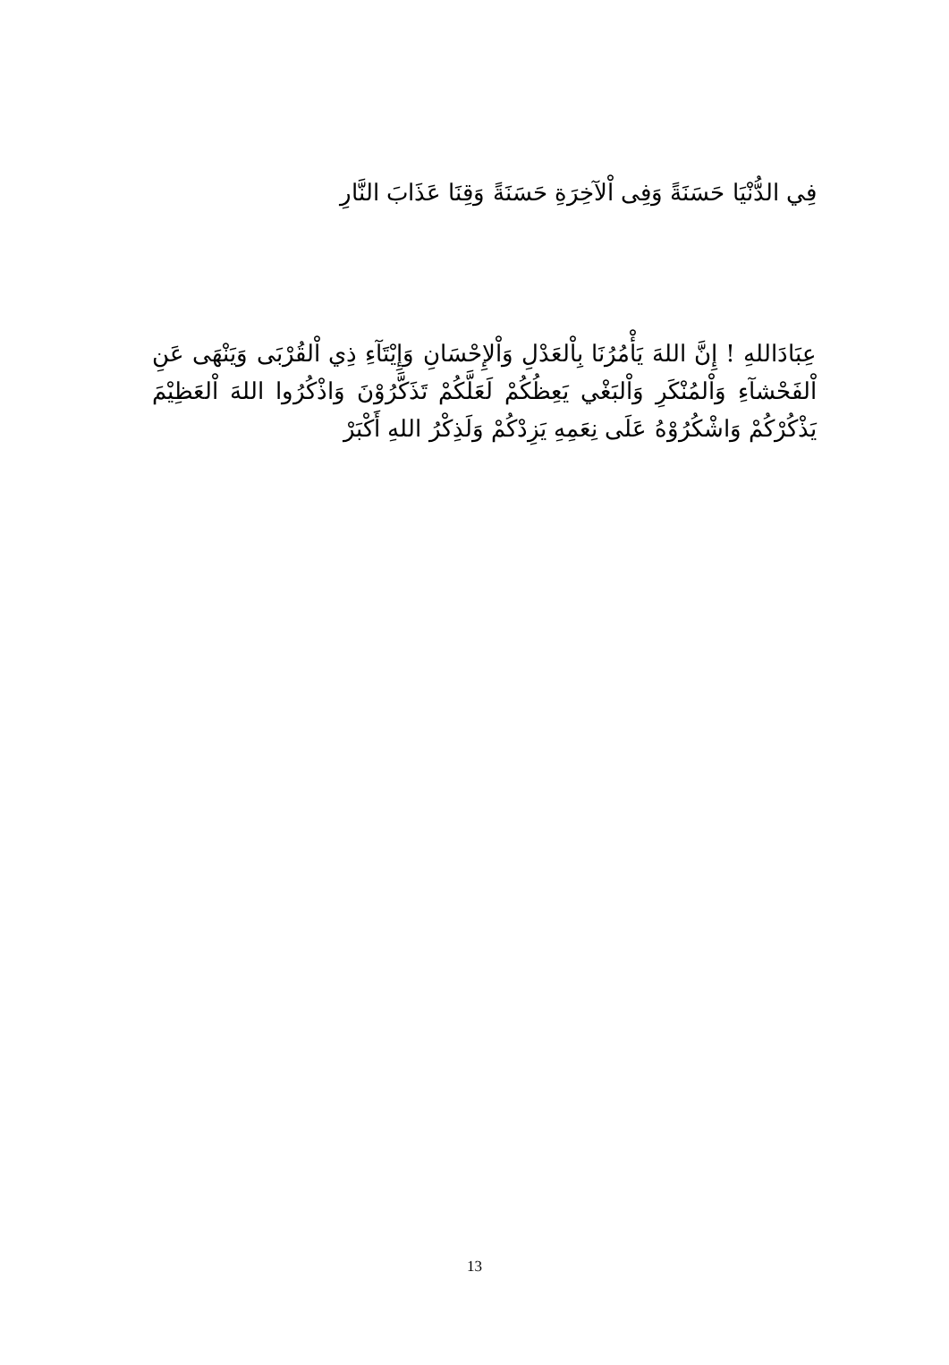فِي الدُّنْيَا حَسَنَةً وَفِى اْلآخِرَةِ حَسَنَةً وَقِنَا عَذَابَ النَّارِ
عِبَادَاللهِ ! إِنَّ اللهَ يَأْمُرُنَا بِاْلعَدْلِ وَاْلإِحْسَانِ وَإِيْتَآءِ ذِي اْلقُرْبَى وَيَنْهَى عَنِ اْلفَحْشآءِ وَاْلمُنْكَرِ وَاْلبَغْي يَعِظُكُمْ لَعَلَّكُمْ تَذَكَّرُوْنَ وَاذْكُرُوا اللهَ اْلعَظِيْمَ يَذْكُرْكُمْ وَاشْكُرُوْهُ عَلَى نِعَمِهِ يَزِدْكُمْ وَلَذِكْرُ اللهِ أَكْبَرْ
13